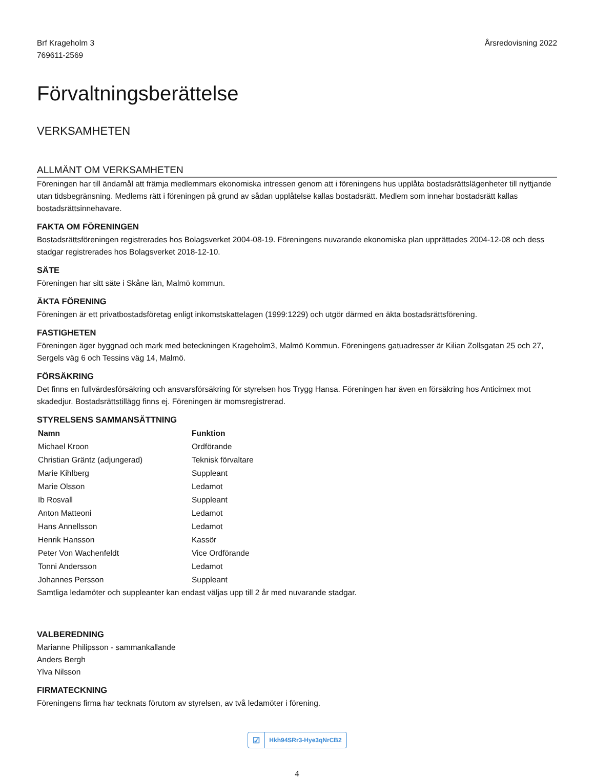Brf Krageholm 3
769611-2569
Årsredovisning 2022
Förvaltningsberättelse
VERKSAMHETEN
ALLMÄNT OM VERKSAMHETEN
Föreningen har till ändamål att främja medlemmars ekonomiska intressen genom att i föreningens hus upplåta bostadsrättslägenheter till nyttjande utan tidsbegränsning. Medlems rätt i föreningen på grund av sådan upplåtelse kallas bostadsrätt. Medlem som innehar bostadsrätt kallas bostadsrättsinnehavare.
FAKTA OM FÖRENINGEN
Bostadsrättsföreningen registrerades hos Bolagsverket 2004-08-19. Föreningens nuvarande ekonomiska plan upprättades 2004-12-08 och dess stadgar registrerades hos Bolagsverket 2018-12-10.
SÄTE
Föreningen har sitt säte i Skåne län, Malmö kommun.
ÄKTA FÖRENING
Föreningen är ett privatbostadsföretag enligt inkomstskattelagen (1999:1229) och utgör därmed en äkta bostadsrättsförening.
FASTIGHETEN
Föreningen äger byggnad och mark med beteckningen Krageholm3, Malmö Kommun. Föreningens gatuadresser är Kilian Zollsgatan 25 och 27, Sergels väg 6 och Tessins väg 14, Malmö.
FÖRSÄKRING
Det finns en fullvärdesförsäkring och ansvarsförsäkring för styrelsen hos Trygg Hansa. Föreningen har även en försäkring hos Anticimex mot skadedjur. Bostadsrättstillägg finns ej. Föreningen är momsregistrerad.
STYRELSENS SAMMANSÄTTNING
| Namn | Funktion |
| --- | --- |
| Michael Kroon | Ordförande |
| Christian Gräntz (adjungerad) | Teknisk förvaltare |
| Marie Kihlberg | Suppleant |
| Marie Olsson | Ledamot |
| Ib Rosvall | Suppleant |
| Anton Matteoni | Ledamot |
| Hans Annellsson | Ledamot |
| Henrik Hansson | Kassör |
| Peter Von Wachenfeldt | Vice Ordförande |
| Tonni Andersson | Ledamot |
| Johannes Persson | Suppleant |
Samtliga ledamöter och suppleanter kan endast väljas upp till 2 år med nuvarande stadgar.
VALBEREDNING
Marianne Philipsson - sammankallande
Anders Bergh
Ylva Nilsson
FIRMATECKNING
Föreningens firma har tecknats förutom av styrelsen, av två ledamöter i förening.
☑ Hkh94SRr3-Hye3qNrCB2
4